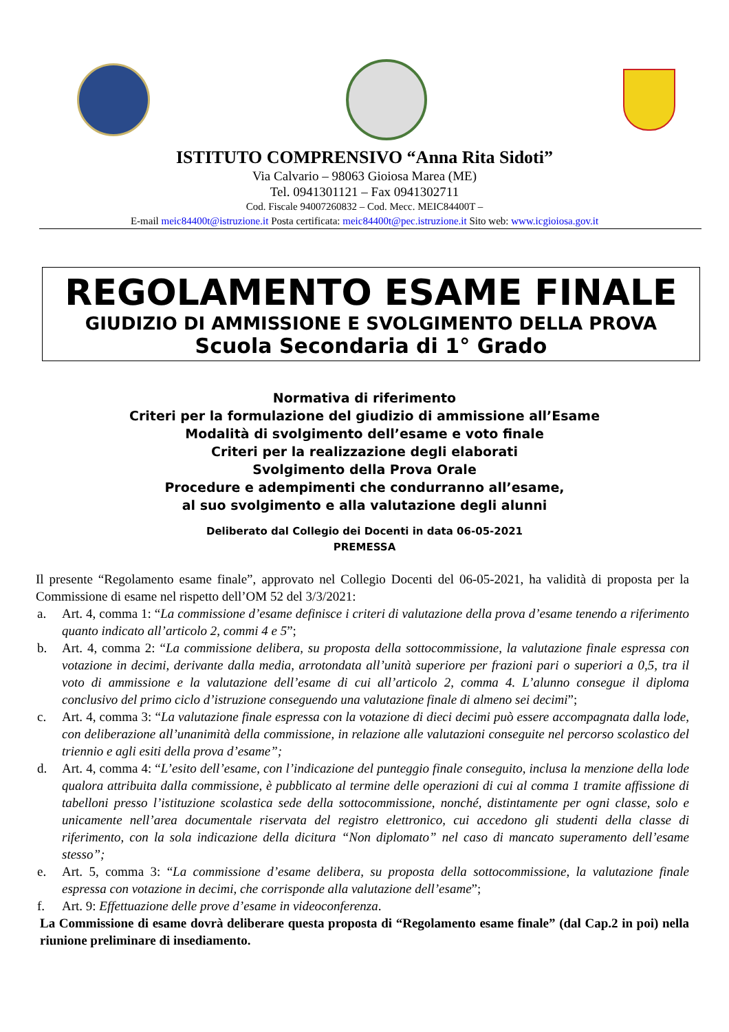ISTITUTO COMPRENSIVO “Anna Rita Sidoti”
Via Calvario – 98063 Gioiosa Marea (ME)
Tel. 0941301121 – Fax 0941302711
Cod. Fiscale 94007260832 – Cod. Mecc. MEIC84400T –
E-mail meic84400t@istruzione.it Posta certificata: meic84400t@pec.istruzione.it Sito web: www.icgioiosa.gov.it
REGOLAMENTO ESAME FINALE
GIUDIZIO DI AMMISSIONE E SVOLGIMENTO DELLA PROVA
Scuola Secondaria di 1° Grado
Normativa di riferimento
Criteri per la formulazione del giudizio di ammissione all’Esame
Modalità di svolgimento dell’esame e voto finale
Criteri per la realizzazione degli elaborati
Svolgimento della Prova Orale
Procedure e adempimenti che condurranno all’esame,
al suo svolgimento e alla valutazione degli alunni
Deliberato dal Collegio dei Docenti in data 06-05-2021
PREMESSA
Il presente “Regolamento esame finale”, approvato nel Collegio Docenti del 06-05-2021, ha validità di proposta per la Commissione di esame nel rispetto dell’OM 52 del 3/3/2021:
a. Art. 4, comma 1: “La commissione d’esame definisce i criteri di valutazione della prova d’esame tenendo a riferimento quanto indicato all’articolo 2, commi 4 e 5”;
b. Art. 4, comma 2: “La commissione delibera, su proposta della sottocommissione, la valutazione finale espressa con votazione in decimi, derivante dalla media, arrotondata all’unità superiore per frazioni pari o superiori a 0,5, tra il voto di ammissione e la valutazione dell’esame di cui all’articolo 2, comma 4. L’alunno consegue il diploma conclusivo del primo ciclo d’istruzione conseguendo una valutazione finale di almeno sei decimi”;
c. Art. 4, comma 3: “La valutazione finale espressa con la votazione di dieci decimi può essere accompagnata dalla lode, con deliberazione all’unanimità della commissione, in relazione alle valutazioni conseguite nel percorso scolastico del triennio e agli esiti della prova d’esame”;
d. Art. 4, comma 4: “L’esito dell’esame, con l’indicazione del punteggio finale conseguito, inclusa la menzione della lode qualora attribuita dalla commissione, è pubblicato al termine delle operazioni di cui al comma 1 tramite affissione di tabelloni presso l’istituzione scolastica sede della sottocommissione, nonché, distintamente per ogni classe, solo e unicamente nell’area documentale riservata del registro elettronico, cui accedono gli studenti della classe di riferimento, con la sola indicazione della dicitura “Non diplomato” nel caso di mancato superamento dell’esame stesso”;
e. Art. 5, comma 3: “La commissione d’esame delibera, su proposta della sottocommissione, la valutazione finale espressa con votazione in decimi, che corrisponde alla valutazione dell’esame”;
f. Art. 9: Effettuazione delle prove d’esame in videoconferenza.
La Commissione di esame dovrà deliberare questa proposta di “Regolamento esame finale” (dal Cap.2 in poi) nella riunione preliminare di insediamento.